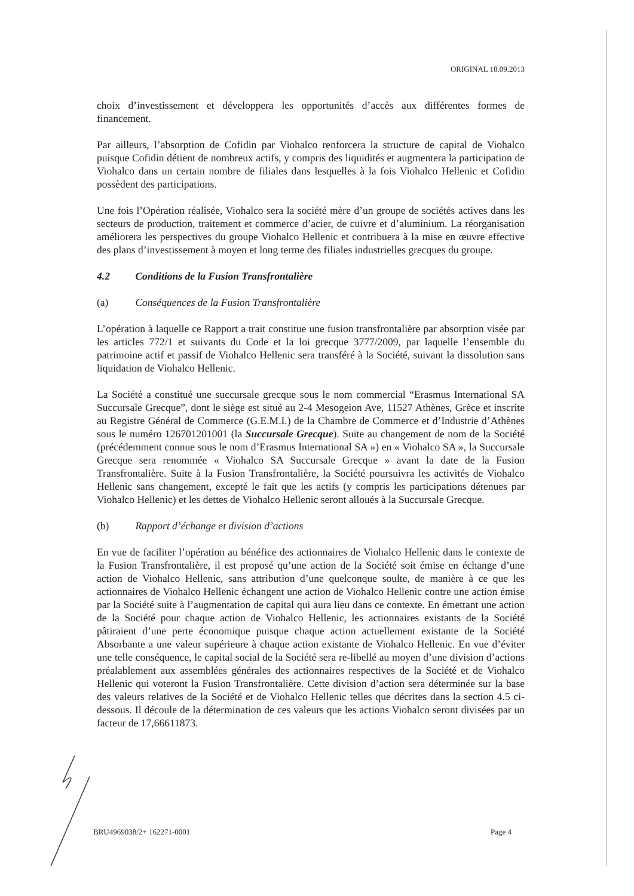ORIGINAL 18.09.2013
choix d’investissement et développera les opportunités d’accès aux différentes formes de financement.
Par ailleurs, l’absorption de Cofidin par Viohalco renforcera la structure de capital de Viohalco puisque Cofidin détient de nombreux actifs, y compris des liquidités et augmentera la participation de Viohalco dans un certain nombre de filiales dans lesquelles à la fois Viohalco Hellenic et Cofidin possèdent des participations.
Une fois l’Opération réalisée, Viohalco sera la société mère d’un groupe de sociétés actives dans les secteurs de production, traitement et commerce d’acier, de cuivre et d’aluminium. La réorganisation améliorera les perspectives du groupe Viohalco Hellenic et contribuera à la mise en œuvre effective des plans d’investissement à moyen et long terme des filiales industrielles grecques du groupe.
4.2 Conditions de la Fusion Transfrontalière
(a) Conséquences de la Fusion Transfrontalière
L’opération à laquelle ce Rapport a trait constitue une fusion transfrontalière par absorption visée par les articles 772/1 et suivants du Code et la loi grecque 3777/2009, par laquelle l’ensemble du patrimoine actif et passif de Viohalco Hellenic sera transféré à la Société, suivant la dissolution sans liquidation de Viohalco Hellenic.
La Société a constitué une succursale grecque sous le nom commercial “Erasmus International SA Succursale Grecque”, dont le siège est situé au 2-4 Mesogeion Ave, 11527 Athènes, Grèce et inscrite au Registre Général de Commerce (G.E.M.I.) de la Chambre de Commerce et d’Industrie d’Athènes sous le numéro 126701201001 (la Succursale Grecque). Suite au changement de nom de la Société (précédemment connue sous le nom d’Erasmus International SA ») en « Viohalco SA », la Succursale Grecque sera renommée « Viohalco SA Succursale Grecque » avant la date de la Fusion Transfrontalière. Suite à la Fusion Transfrontalière, la Société poursuivra les activités de Viohalco Hellenic sans changement, excepté le fait que les actifs (y compris les participations détenues par Viohalco Hellenic) et les dettes de Viohalco Hellenic seront alloués à la Succursale Grecque.
(b) Rapport d’échange et division d’actions
En vue de faciliter l’opération au bénéfice des actionnaires de Viohalco Hellenic dans le contexte de la Fusion Transfrontalière, il est proposé qu’une action de la Société soit émise en échange d’une action de Viohalco Hellenic, sans attribution d’une quelconque soulte, de manière à ce que les actionnaires de Viohalco Hellenic échangent une action de Viohalco Hellenic contre une action émise par la Société suite à l’augmentation de capital qui aura lieu dans ce contexte. En émettant une action de la Société pour chaque action de Viohalco Hellenic, les actionnaires existants de la Société pâtiraient d’une perte économique puisque chaque action actuellement existante de la Société Absorbante a une valeur supérieure à chaque action existante de Viohalco Hellenic. En vue d’éviter une telle conséquence, le capital social de la Société sera re-libellé au moyen d’une division d’actions préalablement aux assemblées générales des actionnaires respectives de la Société et de Viohalco Hellenic qui voteront la Fusion Transfrontalière. Cette division d’action sera déterminée sur la base des valeurs relatives de la Société et de Viohalco Hellenic telles que décrites dans la section 4.5 ci-dessous. Il découle de la détermination de ces valeurs que les actions Viohalco seront divisées par un facteur de 17,66611873.
BRU4969038/2+ 162271-0001 Page 4